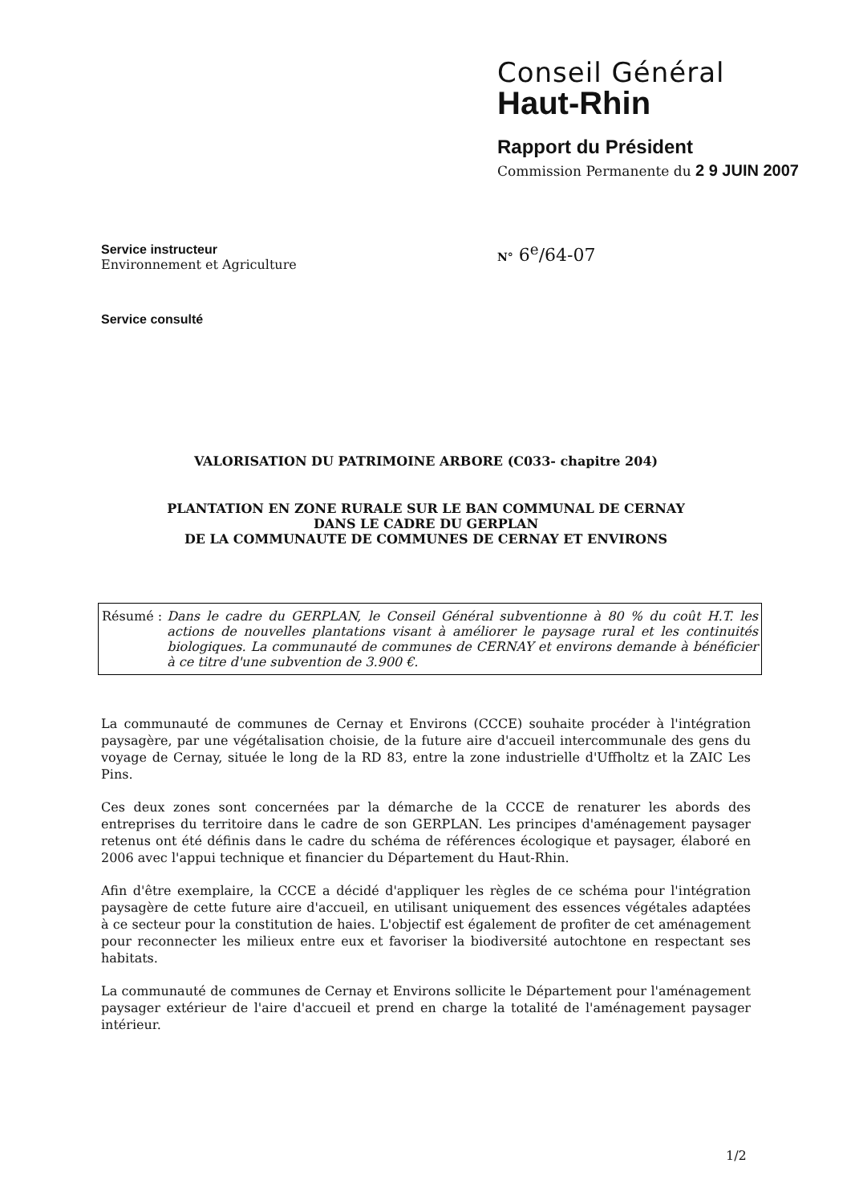Conseil Général
Haut-Rhin
Rapport du Président
Commission Permanente du 2 9 JUIN 2007
Service instructeur
Environnement et Agriculture
Service consulté
N° 6<sup>e</sup>/64-07
VALORISATION DU PATRIMOINE ARBORE (C033- chapitre 204)
PLANTATION EN ZONE RURALE SUR LE BAN COMMUNAL DE CERNAY
DANS LE CADRE DU GERPLAN
DE LA COMMUNAUTE DE COMMUNES DE CERNAY ET ENVIRONS
Résumé : Dans le cadre du GERPLAN, le Conseil Général subventionne à 80 % du coût H.T. les actions de nouvelles plantations visant à améliorer le paysage rural et les continuités biologiques. La communauté de communes de CERNAY et environs demande à bénéficier à ce titre d'une subvention de 3.900 €.
La communauté de communes de Cernay et Environs (CCCE) souhaite procéder à l'intégration paysagère, par une végétalisation choisie, de la future aire d'accueil intercommunale des gens du voyage de Cernay, située le long de la RD 83, entre la zone industrielle d'Uffholtz et la ZAIC Les Pins.
Ces deux zones sont concernées par la démarche de la CCCE de renaturer les abords des entreprises du territoire dans le cadre de son GERPLAN. Les principes d'aménagement paysager retenus ont été définis dans le cadre du schéma de références écologique et paysager, élaboré en 2006 avec l'appui technique et financier du Département du Haut-Rhin.
Afin d'être exemplaire, la CCCE a décidé d'appliquer les règles de ce schéma pour l'intégration paysagère de cette future aire d'accueil, en utilisant uniquement des essences végétales adaptées à ce secteur pour la constitution de haies. L'objectif est également de profiter de cet aménagement pour reconnecter les milieux entre eux et favoriser la biodiversité autochtone en respectant ses habitats.
La communauté de communes de Cernay et Environs sollicite le Département pour l'aménagement paysager extérieur de l'aire d'accueil et prend en charge la totalité de l'aménagement paysager intérieur.
1/2